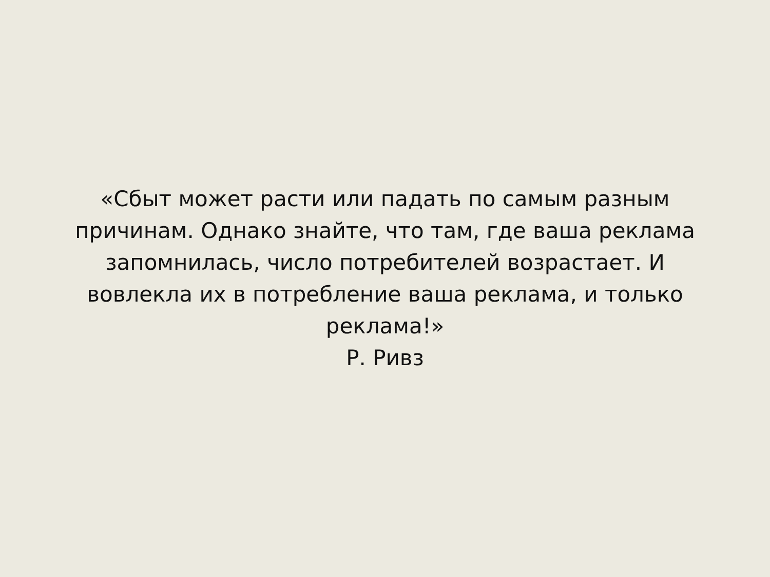«Сбыт может расти или падать по самым разным причинам. Однако знайте, что там, где ваша реклама запомнилась, число потребителей возрастает. И вовлекла их в потребление ваша реклама, и только реклама!»
Р. Ривз